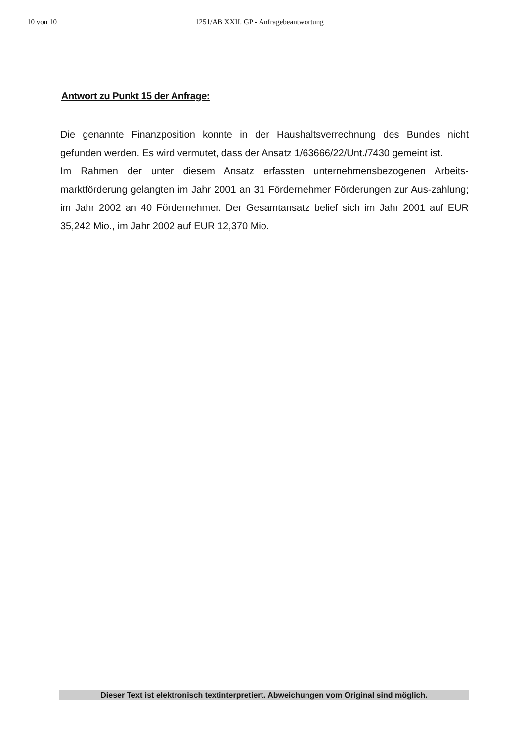10 von 10 1251/AB XXII. GP - Anfragebeantwortung
Antwort zu Punkt 15 der Anfrage:
Die genannte Finanzposition konnte in der Haushaltsverrechnung des Bundes nicht gefunden werden. Es wird vermutet, dass der Ansatz 1/63666/22/Unt./7430 gemeint ist.
Im Rahmen der unter diesem Ansatz erfassten unternehmensbezogenen Arbeits-marktförderung gelangten im Jahr 2001 an 31 Fördernehmer Förderungen zur Aus-zahlung; im Jahr 2002 an 40 Fördernehmer. Der Gesamtansatz belief sich im Jahr 2001 auf EUR 35,242 Mio., im Jahr 2002 auf EUR 12,370 Mio.
Dieser Text ist elektronisch textinterpretiert. Abweichungen vom Original sind möglich.